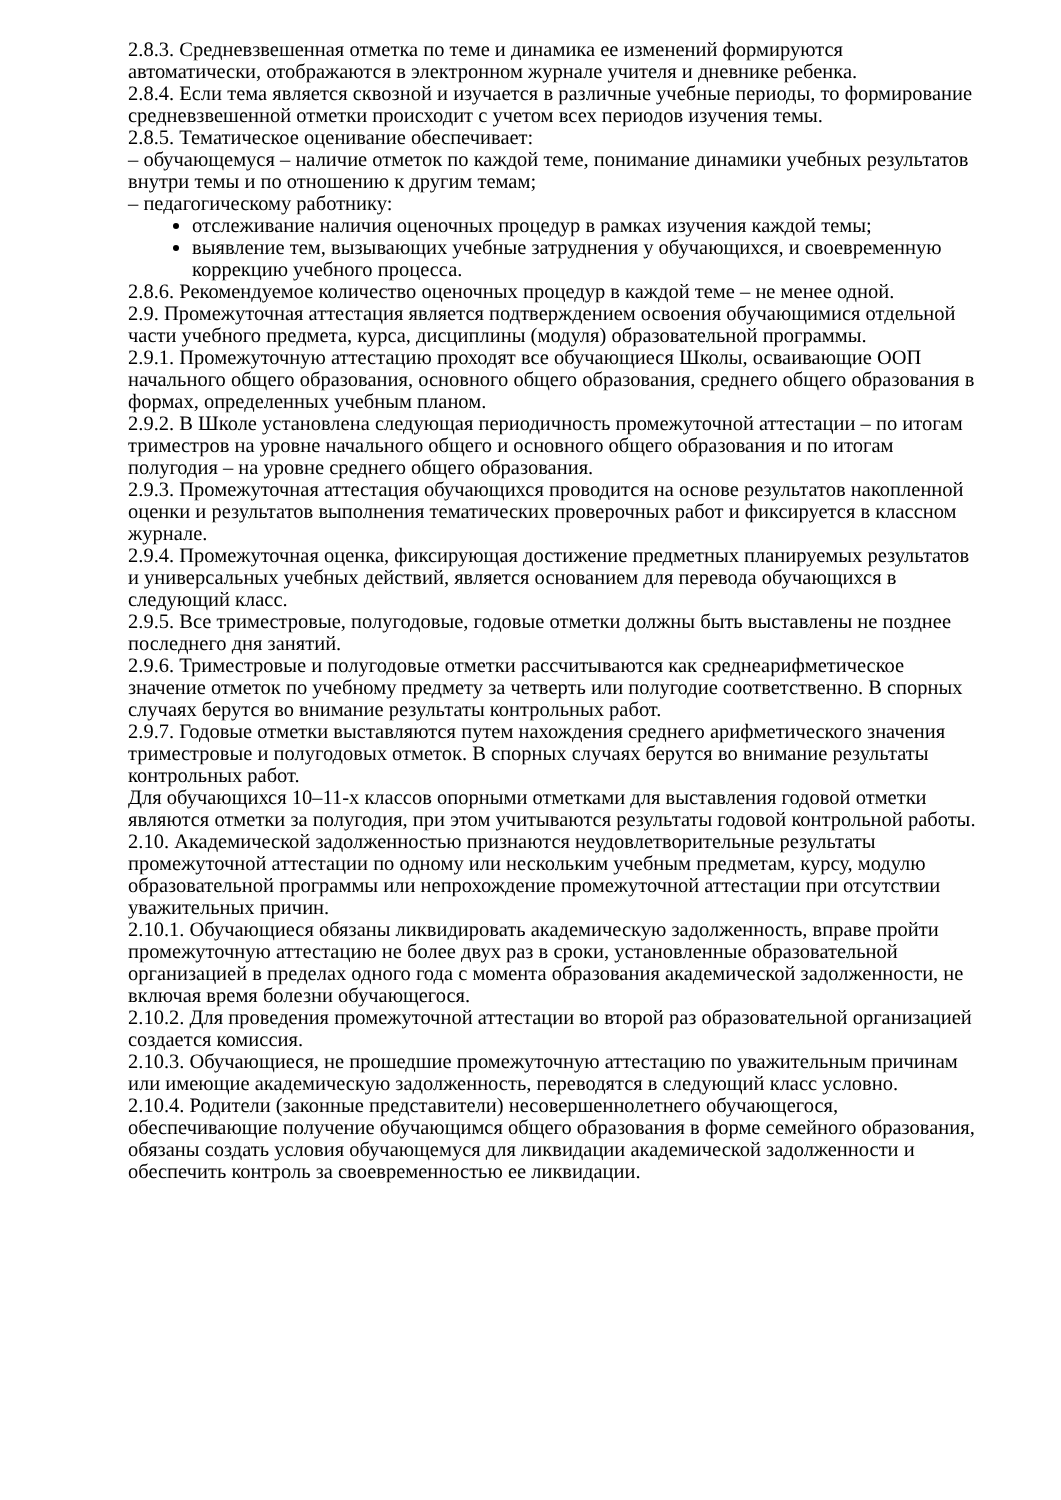2.8.3. Средневзвешенная отметка по теме и динамика ее изменений формируются автоматически, отображаются в электронном журнале учителя и дневнике ребенка.
2.8.4. Если тема является сквозной и изучается в различные учебные периоды, то формирование средневзвешенной отметки происходит с учетом всех периодов изучения темы.
2.8.5. Тематическое оценивание обеспечивает:
– обучающемуся – наличие отметок по каждой теме, понимание динамики учебных результатов внутри темы и по отношению к другим темам;
– педагогическому работнику:
отслеживание наличия оценочных процедур в рамках изучения каждой темы;
выявление тем, вызывающих учебные затруднения у обучающихся, и своевременную коррекцию учебного процесса.
2.8.6. Рекомендуемое количество оценочных процедур в каждой теме – не менее одной.
2.9. Промежуточная аттестация является подтверждением освоения обучающимися отдельной части учебного предмета, курса, дисциплины (модуля) образовательной программы.
2.9.1. Промежуточную аттестацию проходят все обучающиеся Школы, осваивающие ООП начального общего образования, основного общего образования, среднего общего образования в формах, определенных учебным планом.
2.9.2. В Школе установлена следующая периодичность промежуточной аттестации – по итогам триместров на уровне начального общего и основного общего образования и по итогам полугодия – на уровне среднего общего образования.
2.9.3. Промежуточная аттестация обучающихся проводится на основе результатов накопленной оценки и результатов выполнения тематических проверочных работ и фиксируется в классном журнале.
2.9.4. Промежуточная оценка, фиксирующая достижение предметных планируемых результатов и универсальных учебных действий, является основанием для перевода обучающихся в следующий класс.
2.9.5. Все триместровые, полугодовые, годовые отметки должны быть выставлены не позднее последнего дня занятий.
2.9.6. Триместровые и полугодовые отметки рассчитываются как среднеарифметическое значение отметок по учебному предмету за четверть или полугодие соответственно. В спорных случаях берутся во внимание результаты контрольных работ.
2.9.7. Годовые отметки выставляются путем нахождения среднего арифметического значения триместровые и полугодовых отметок. В спорных случаях берутся во внимание результаты контрольных работ.
Для обучающихся 10–11-х классов опорными отметками для выставления годовой отметки являются отметки за полугодия, при этом учитываются результаты годовой контрольной работы.
2.10. Академической задолженностью признаются неудовлетворительные результаты промежуточной аттестации по одному или нескольким учебным предметам, курсу, модулю образовательной программы или непрохождение промежуточной аттестации при отсутствии уважительных причин.
2.10.1. Обучающиеся обязаны ликвидировать академическую задолженность, вправе пройти промежуточную аттестацию не более двух раз в сроки, установленные образовательной организацией в пределах одного года с момента образования академической задолженности, не включая время болезни обучающегося.
2.10.2. Для проведения промежуточной аттестации во второй раз образовательной организацией создается комиссия.
2.10.3. Обучающиеся, не прошедшие промежуточную аттестацию по уважительным причинам или имеющие академическую задолженность, переводятся в следующий класс условно.
2.10.4. Родители (законные представители) несовершеннолетнего обучающегося, обеспечивающие получение обучающимся общего образования в форме семейного образования, обязаны создать условия обучающемуся для ликвидации академической задолженности и обеспечить контроль за своевременностью ее ликвидации.